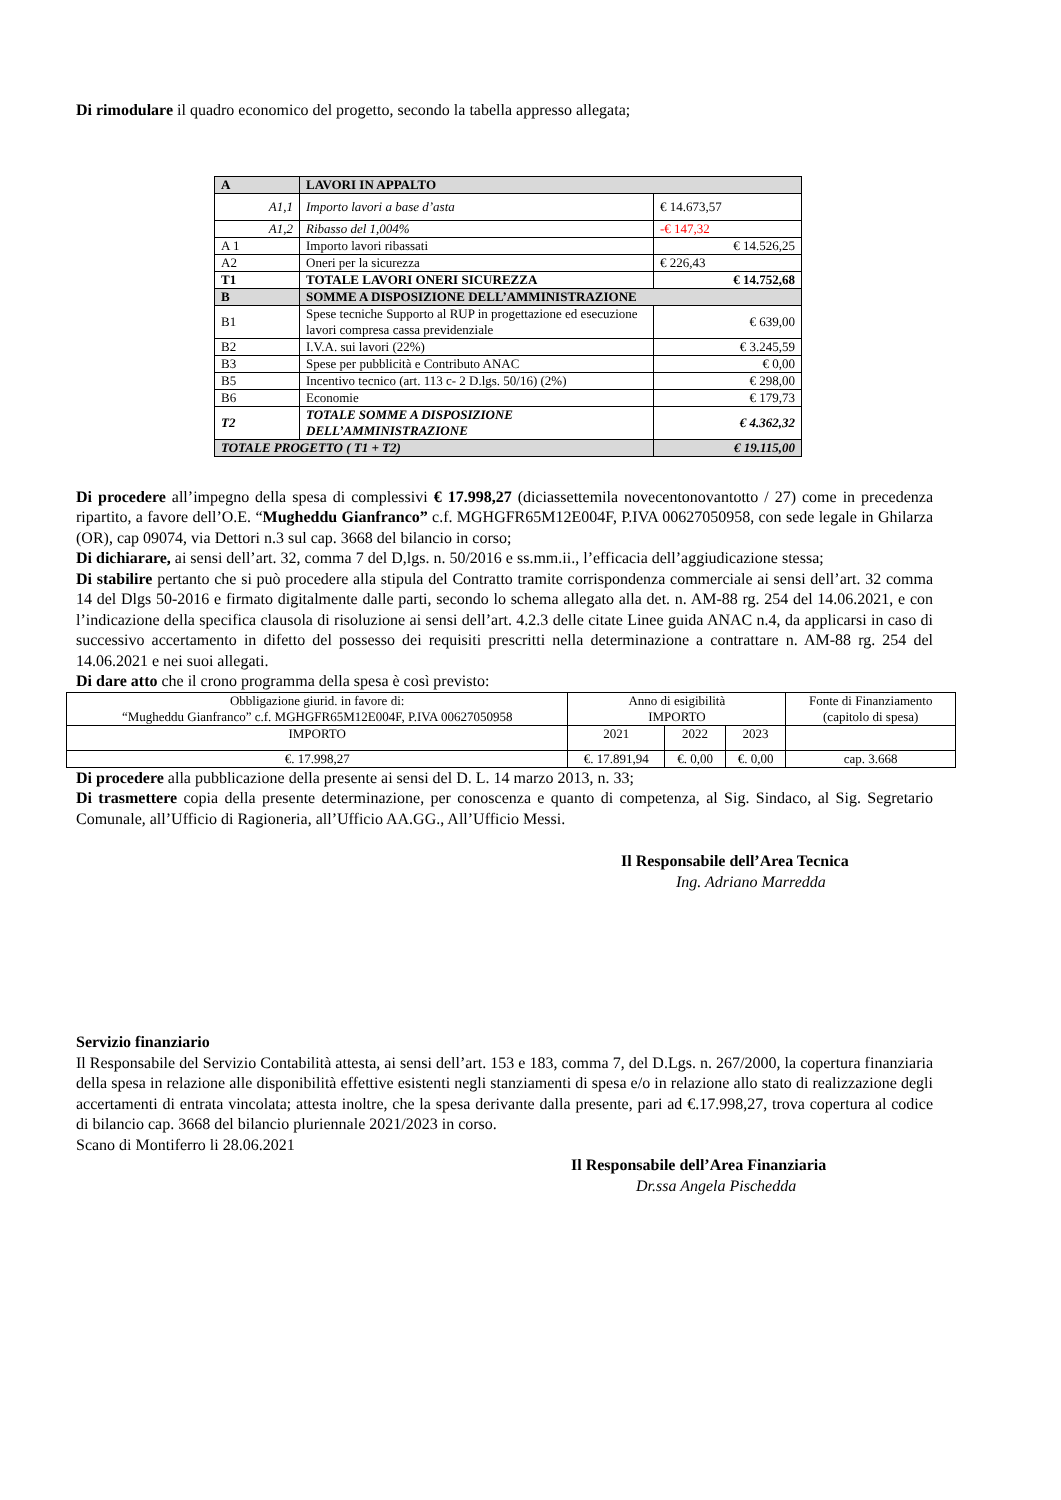Di rimodulare il quadro economico del progetto, secondo la tabella appresso allegata;
| A | LAVORI IN APPALTO | |
| A1,1 | Importo lavori a base d’asta | € 14.673,57 |
| A1,2 | Ribasso del 1,004% | -€ 147,32 |
| A 1 | Importo lavori ribassati | € 14.526,25 |
| A2 | Oneri per la sicurezza | € 226,43 |
| T1 | TOTALE LAVORI ONERI SICUREZZA | € 14.752,68 |
| B | SOMME A DISPOSIZIONE DELL’AMMINISTRAZIONE | |
| B1 | Spese tecniche Supporto al RUP in progettazione ed esecuzione lavori compresa cassa previdenziale | € 639,00 |
| B2 | I.V.A. sui lavori (22%) | € 3.245,59 |
| B3 | Spese per pubblicità e Contributo ANAC | € 0,00 |
| B5 | Incentivo tecnico (art. 113 c- 2 D.lgs. 50/16) (2%) | € 298,00 |
| B6 | Economie | € 179,73 |
| T2 | TOTALE SOMME A DISPOSIZIONE DELL’AMMINISTRAZIONE | € 4.362,32 |
| TOTALE PROGETTO ( T1 + T2) | | € 19.115,00 |
Di procedere all’impegno della spesa di complessivi € 17.998,27 (diciassettemila novecentonovantotto / 27) come in precedenza ripartito, a favore dell’O.E. “Mugheddu Gianfranco” c.f. MGHGFR65M12E004F, P.IVA 00627050958, con sede legale in Ghilarza (OR), cap 09074, via Dettori n.3 sul cap. 3668 del bilancio in corso;
Di dichiarare, ai sensi dell’art. 32, comma 7 del D,lgs. n. 50/2016 e ss.mm.ii., l’efficacia dell’aggiudicazione stessa;
Di stabilire pertanto che si può procedere alla stipula del Contratto tramite corrispondenza commerciale ai sensi dell’art. 32 comma 14 del Dlgs 50-2016 e firmato digitalmente dalle parti, secondo lo schema allegato alla det. n. AM-88 rg. 254 del 14.06.2021, e con l’indicazione della specifica clausola di risoluzione ai sensi dell’art. 4.2.3 delle citate Linee guida ANAC n.4, da applicarsi in caso di successivo accertamento in difetto del possesso dei requisiti prescritti nella determinazione a contrattare n. AM-88 rg. 254 del 14.06.2021 e nei suoi allegati.
Di dare atto che il crono programma della spesa è così previsto:
| Obbligazione giurid. in favore di: “Mugheddu Gianfranco” c.f. MGHGFR65M12E004F, P.IVA 00627050958 | Anno di esigibilità IMPORTO | | | Fonte di Finanziamento (capitolo di spesa) |
| IMPORTO | 2021 | 2022 | 2023 | |
| €. 17.998,27 | €. 17.891,94 | €. 0,00 | €. 0,00 | cap. 3.668 |
Di procedere alla pubblicazione della presente ai sensi del D. L. 14 marzo 2013, n. 33;
Di trasmettere copia della presente determinazione, per conoscenza e quanto di competenza, al Sig. Sindaco, al Sig. Segretario Comunale, all’Ufficio di Ragioneria, all’Ufficio AA.GG., All’Ufficio Messi.
Il Responsabile dell’Area Tecnica
Ing. Adriano Marredda
Servizio finanziario
Il Responsabile del Servizio Contabilità attesta, ai sensi dell’art. 153 e 183, comma 7, del D.Lgs. n. 267/2000, la copertura finanziaria della spesa in relazione alle disponibilità effettive esistenti negli stanziamenti di spesa e/o in relazione allo stato di realizzazione degli accertamenti di entrata vincolata; attesta inoltre, che la spesa derivante dalla presente, pari ad €.17.998,27, trova copertura al codice di bilancio cap. 3668 del bilancio pluriennale 2021/2023 in corso.
Scano di Montiferro li 28.06.2021
Il Responsabile dell’Area Finanziaria
Dr.ssa Angela Pischedda